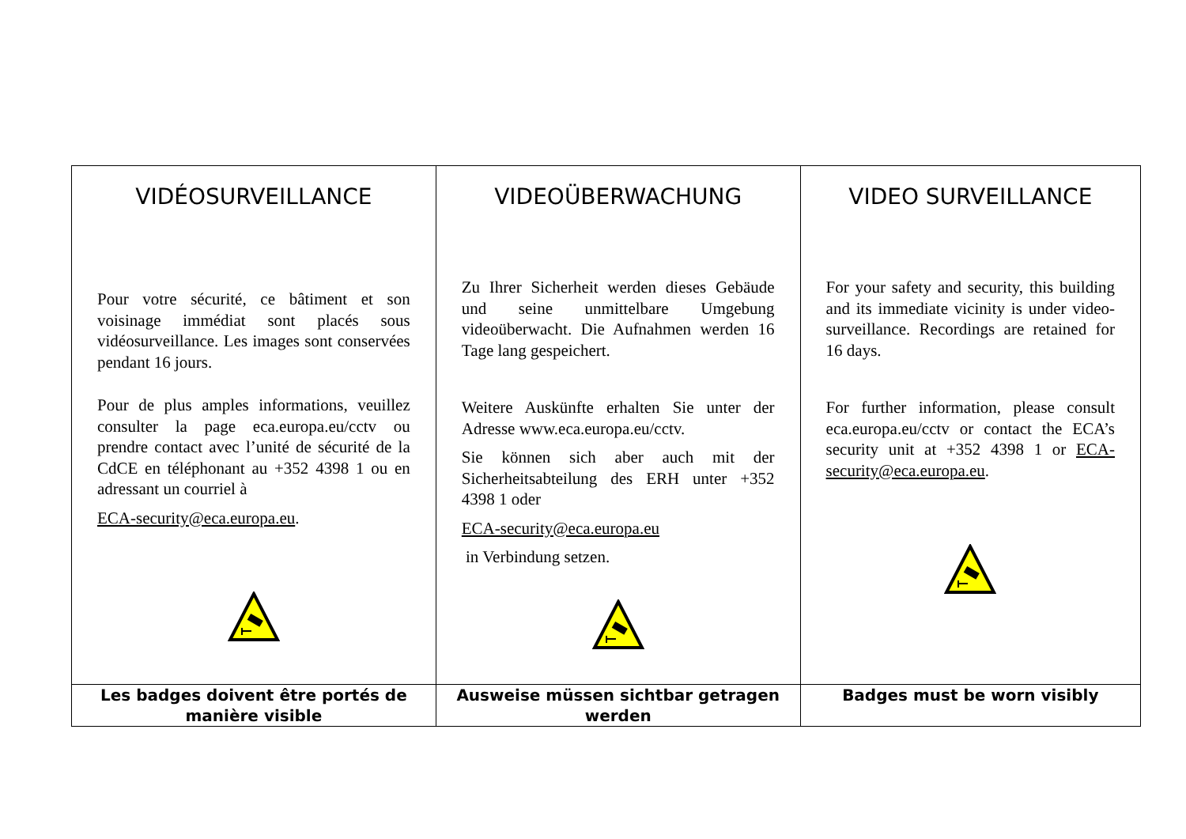| VIDÉOSURVEILLANCE Pour votre sécurité, ce bâtiment et son voisinage immédiat sont placés sous vidéosurveillance. Les images sont conservées pendant 16 jours. Pour de plus amples informations, veuillez consulter la page eca.europa.eu/cctv ou prendre contact avec l’unité de sécurité de la CdCE en téléphonant au +352 4398 1 ou en adressant un courriel à ECA-security@eca.europa.eu . | VIDEOÜBERWACHUNG Zu Ihrer Sicherheit werden dieses Gebäude und seine unmittelbare Umgebung videoüberwacht. Die Aufnahmen werden 16 Tage lang gespeichert. Weitere Auskünfte erhalten Sie unter der Adresse www.eca.europa.eu/cctv. Sie können sich aber auch mit der Sicherheitsabteilung des ERH unter +352 4398 1 oder ECA-security@eca.europa.eu in Verbindung setzen. | VIDEO SURVEILLANCE For your safety and security, this building and its immediate vicinity is under video-surveillance. Recordings are retained for 16 days. For further information, please consult eca.europa.eu/cctv or contact the ECA’s security unit at +352 4398 1 or ECA-security@eca.europa.eu . |
| Les badges doivent être portés de manière visible | Ausweise müssen sichtbar getragen werden | Badges must be worn visibly |